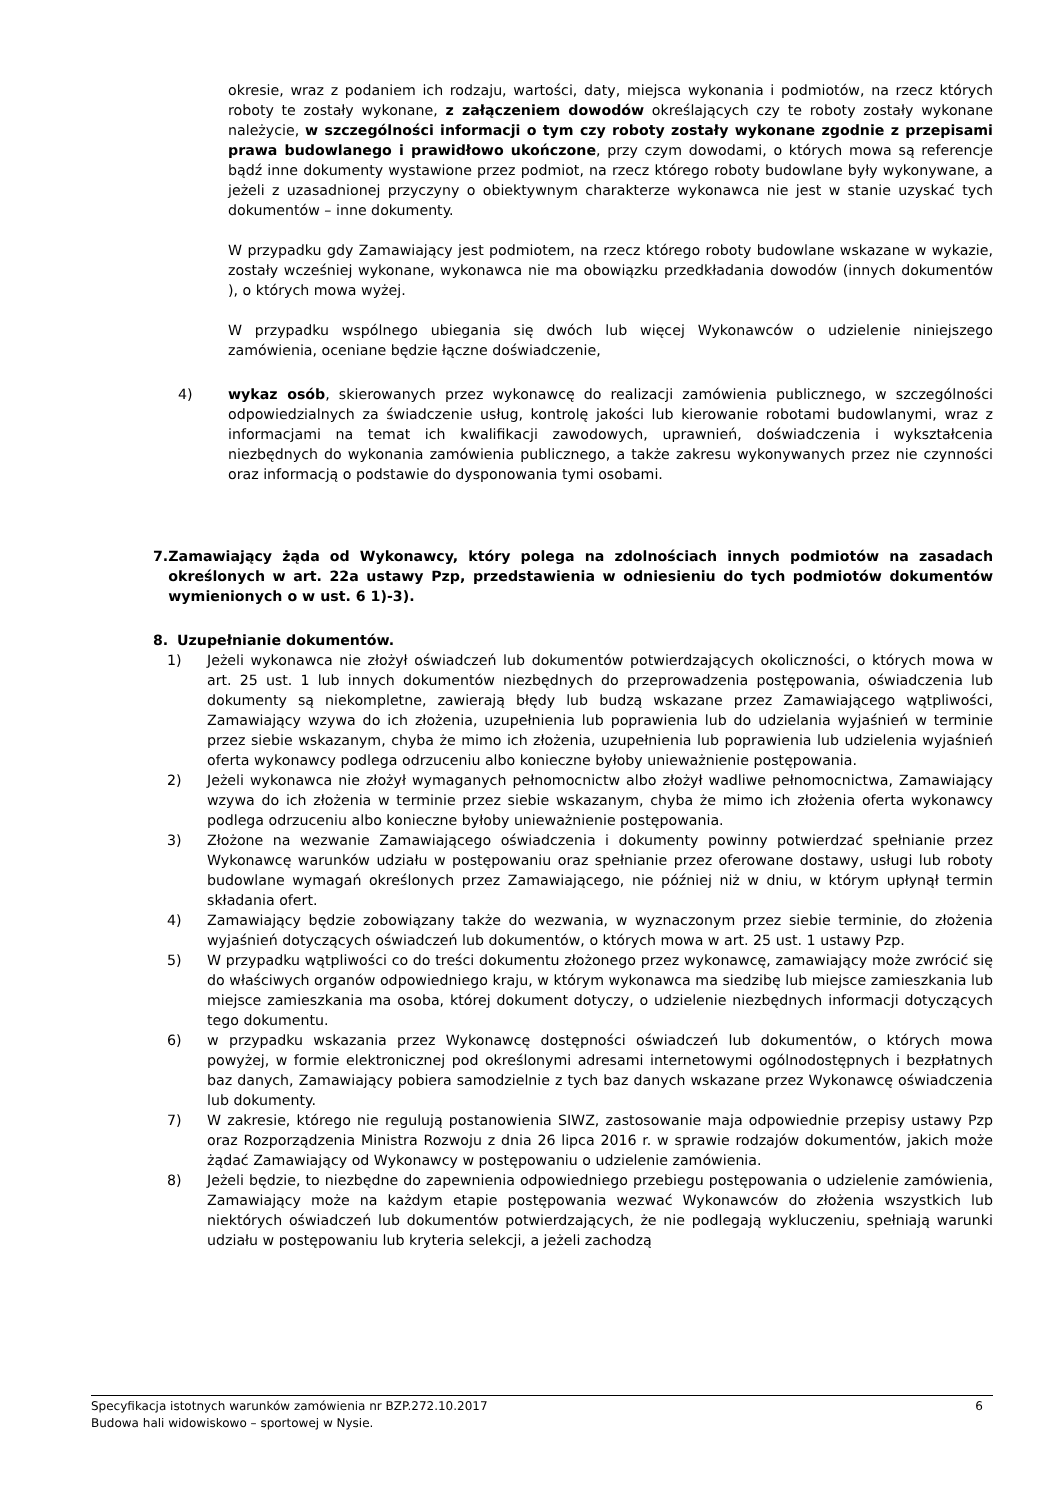okresie, wraz z podaniem ich rodzaju, wartości, daty, miejsca wykonania i podmiotów, na rzecz których roboty te zostały wykonane, z załączeniem dowodów określających czy te roboty zostały wykonane należycie, w szczególności informacji o tym czy roboty zostały wykonane zgodnie z przepisami prawa budowlanego i prawidłowo ukończone, przy czym dowodami, o których mowa są referencje bądź inne dokumenty wystawione przez podmiot, na rzecz którego roboty budowlane były wykonywane, a jeżeli z uzasadnionej przyczyny o obiektywnym charakterze wykonawca nie jest w stanie uzyskać tych dokumentów – inne dokumenty.
W przypadku gdy Zamawiający jest podmiotem, na rzecz którego roboty budowlane wskazane w wykazie, zostały wcześniej wykonane, wykonawca nie ma obowiązku przedkładania dowodów (innych dokumentów ), o których mowa wyżej.
W przypadku wspólnego ubiegania się dwóch lub więcej Wykonawców o udzielenie niniejszego zamówienia, oceniane będzie łączne doświadczenie,
4) wykaz osób, skierowanych przez wykonawcę do realizacji zamówienia publicznego, w szczególności odpowiedzialnych za świadczenie usług, kontrolę jakości lub kierowanie robotami budowlanymi, wraz z informacjami na temat ich kwalifikacji zawodowych, uprawnień, doświadczenia i wykształcenia niezbędnych do wykonania zamówienia publicznego, a także zakresu wykonywanych przez nie czynności oraz informacją o podstawie do dysponowania tymi osobami.
7. Zamawiający żąda od Wykonawcy, który polega na zdolnościach innych podmiotów na zasadach określonych w art. 22a ustawy Pzp, przedstawienia w odniesieniu do tych podmiotów dokumentów wymienionych o w ust. 6 1)-3).
8. Uzupełnianie dokumentów.
1) Jeżeli wykonawca nie złożył oświadczeń lub dokumentów potwierdzających okoliczności, o których mowa w art. 25 ust. 1 lub innych dokumentów niezbędnych do przeprowadzenia postępowania, oświadczenia lub dokumenty są niekompletne, zawierają błędy lub budzą wskazane przez Zamawiającego wątpliwości, Zamawiający wzywa do ich złożenia, uzupełnienia lub poprawienia lub do udzielania wyjaśnień w terminie przez siebie wskazanym, chyba że mimo ich złożenia, uzupełnienia lub poprawienia lub udzielenia wyjaśnień oferta wykonawcy podlega odrzuceniu albo konieczne byłoby unieważnienie postępowania.
2) Jeżeli wykonawca nie złożył wymaganych pełnomocnictw albo złożył wadliwe pełnomocnictwa, Zamawiający wzywa do ich złożenia w terminie przez siebie wskazanym, chyba że mimo ich złożenia oferta wykonawcy podlega odrzuceniu albo konieczne byłoby unieważnienie postępowania.
3) Złożone na wezwanie Zamawiającego oświadczenia i dokumenty powinny potwierdzać spełnianie przez Wykonawcę warunków udziału w postępowaniu oraz spełnianie przez oferowane dostawy, usługi lub roboty budowlane wymagań określonych przez Zamawiającego, nie później niż w dniu, w którym upłynął termin składania ofert.
4) Zamawiający będzie zobowiązany także do wezwania, w wyznaczonym przez siebie terminie, do złożenia wyjaśnień dotyczących oświadczeń lub dokumentów, o których mowa w art. 25 ust. 1 ustawy Pzp.
5) W przypadku wątpliwości co do treści dokumentu złożonego przez wykonawcę, zamawiający może zwrócić się do właściwych organów odpowiedniego kraju, w którym wykonawca ma siedzibę lub miejsce zamieszkania lub miejsce zamieszkania ma osoba, której dokument dotyczy, o udzielenie niezbędnych informacji dotyczących tego dokumentu.
6) w przypadku wskazania przez Wykonawcę dostępności oświadczeń lub dokumentów, o których mowa powyżej, w formie elektronicznej pod określonymi adresami internetowymi ogólnodostępnych i bezpłatnych baz danych, Zamawiający pobiera samodzielnie z tych baz danych wskazane przez Wykonawcę oświadczenia lub dokumenty.
7) W zakresie, którego nie regulują postanowienia SIWZ, zastosowanie maja odpowiednie przepisy ustawy Pzp oraz Rozporządzenia Ministra Rozwoju z dnia 26 lipca 2016 r. w sprawie rodzajów dokumentów, jakich może żądać Zamawiający od Wykonawcy w postępowaniu o udzielenie zamówienia.
8) Jeżeli będzie, to niezbędne do zapewnienia odpowiedniego przebiegu postępowania o udzielenie zamówienia, Zamawiający może na każdym etapie postępowania wezwać Wykonawców do złożenia wszystkich lub niektórych oświadczeń lub dokumentów potwierdzających, że nie podlegają wykluczeniu, spełniają warunki udziału w postępowaniu lub kryteria selekcji, a jeżeli zachodzą
Specyfikacja istotnych warunków zamówienia nr BZP.272.10.2017 6
Budowa hali widowiskowo – sportowej w Nysie.